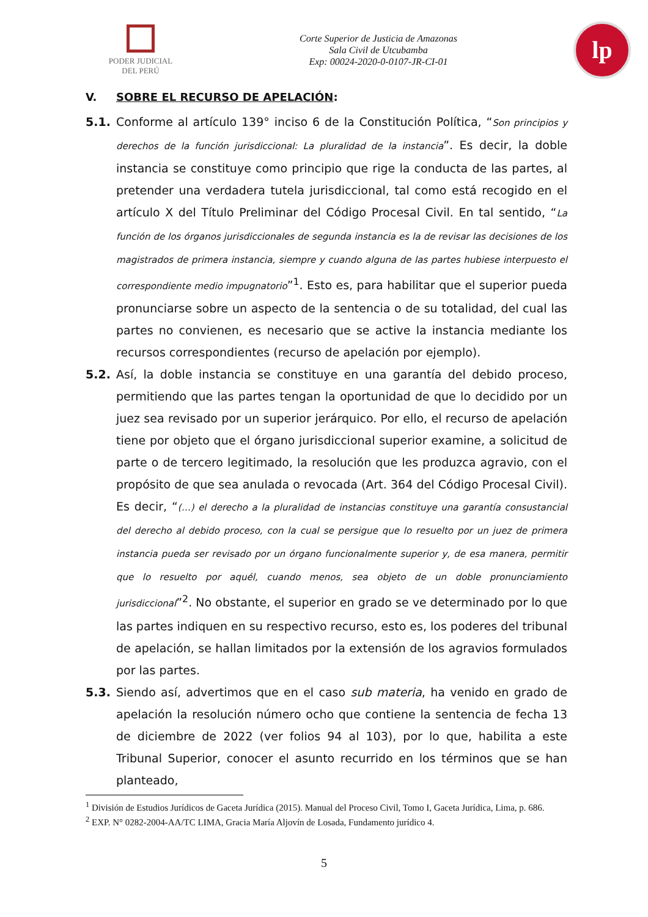PODER JUDICIAL
DEL PERÚ
Corte Superior de Justicia de Amazonas
Sala Civil de Utcubamba
Exp: 00024-2020-0-0107-JR-CI-01
lp
V. SOBRE EL RECURSO DE APELACIÓN:
5.1. Conforme al artículo 139° inciso 6 de la Constitución Política, “Son principios y derechos de la función jurisdiccional: La pluralidad de la instancia”. Es decir, la doble instancia se constituye como principio que rige la conducta de las partes, al pretender una verdadera tutela jurisdiccional, tal como está recogido en el artículo X del Título Preliminar del Código Procesal Civil. En tal sentido, “La función de los órganos jurisdiccionales de segunda instancia es la de revisar las decisiones de los magistrados de primera instancia, siempre y cuando alguna de las partes hubiese interpuesto el correspondiente medio impugnatorio”<sup>1</sup>. Esto es, para habilitar que el superior pueda pronunciarse sobre un aspecto de la sentencia o de su totalidad, del cual las partes no convienen, es necesario que se active la instancia mediante los recursos correspondientes (recurso de apelación por ejemplo).
5.2. Así, la doble instancia se constituye en una garantía del debido proceso, permitiendo que las partes tengan la oportunidad de que lo decidido por un juez sea revisado por un superior jerárquico. Por ello, el recurso de apelación tiene por objeto que el órgano jurisdiccional superior examine, a solicitud de parte o de tercero legitimado, la resolución que les produzca agravio, con el propósito de que sea anulada o revocada (Art. 364 del Código Procesal Civil). Es decir, “(…) el derecho a la pluralidad de instancias constituye una garantía consustancial del derecho al debido proceso, con la cual se persigue que lo resuelto por un juez de primera instancia pueda ser revisado por un órgano funcionalmente superior y, de esa manera, permitir que lo resuelto por aquél, cuando menos, sea objeto de un doble pronunciamiento jurisdiccional”<sup>2</sup>. No obstante, el superior en grado se ve determinado por lo que las partes indiquen en su respectivo recurso, esto es, los poderes del tribunal de apelación, se hallan limitados por la extensión de los agravios formulados por las partes.
5.3. Siendo así, advertimos que en el caso sub materia, ha venido en grado de apelación la resolución número ocho que contiene la sentencia de fecha 13 de diciembre de 2022 (ver folios 94 al 103), por lo que, habilita a este Tribunal Superior, conocer el asunto recurrido en los términos que se han planteado,
<sup>1</sup> División de Estudios Jurídicos de Gaceta Jurídica (2015). Manual del Proceso Civil, Tomo I, Gaceta Jurídica, Lima, p. 686.
<sup>2</sup> EXP. N° 0282-2004-AA/TC LIMA, Gracia María Aljovín de Losada, Fundamento jurídico 4.
5